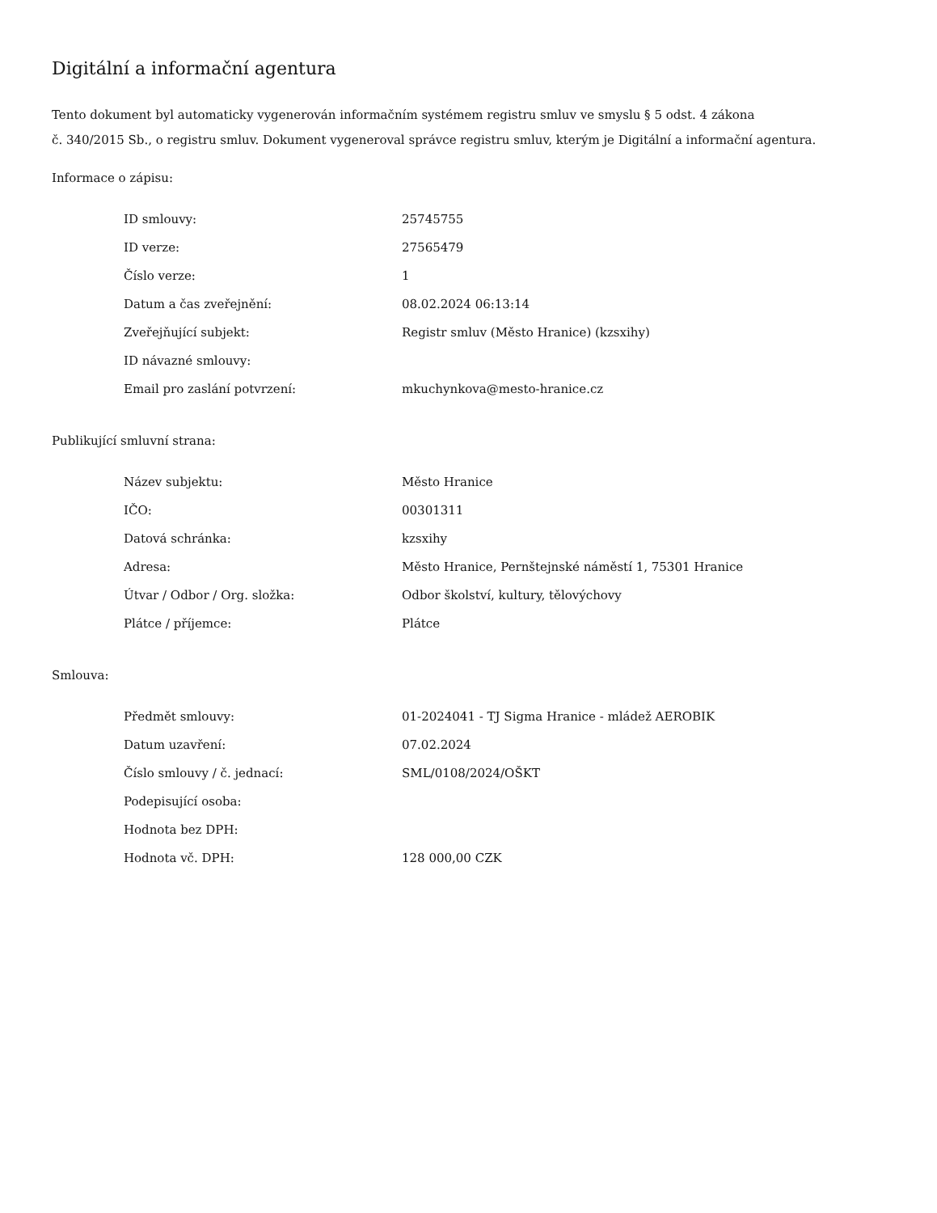Digitální a informační agentura
Tento dokument byl automaticky vygenerován informačním systémem registru smluv ve smyslu § 5 odst. 4 zákona
č. 340/2015 Sb., o registru smluv. Dokument vygeneroval správce registru smluv, kterým je Digitální a informační agentura.
Informace o zápisu:
| ID smlouvy: | 25745755 |
| ID verze: | 27565479 |
| Číslo verze: | 1 |
| Datum a čas zveřejnění: | 08.02.2024 06:13:14 |
| Zveřejňující subjekt: | Registr smluv (Město Hranice) (kzsxihy) |
| ID návazné smlouvy: | |
| Email pro zaslání potvrzení: | mkuchynkova@mesto-hranice.cz |
Publikující smluvní strana:
| Název subjektu: | Město Hranice |
| IČO: | 00301311 |
| Datová schránka: | kzsxihy |
| Adresa: | Město Hranice, Pernštejnské náměstí 1, 75301 Hranice |
| Útvar / Odbor / Org. složka: | Odbor školství, kultury, tělovýchovy |
| Plátce / příjemce: | Plátce |
Smlouva:
| Předmět smlouvy: | 01-2024041 - TJ Sigma Hranice - mládež AEROBIK |
| Datum uzavření: | 07.02.2024 |
| Číslo smlouvy / č. jednací: | SML/0108/2024/OŠKT |
| Podepisující osoba: | |
| Hodnota bez DPH: | |
| Hodnota vč. DPH: | 128 000,00 CZK |